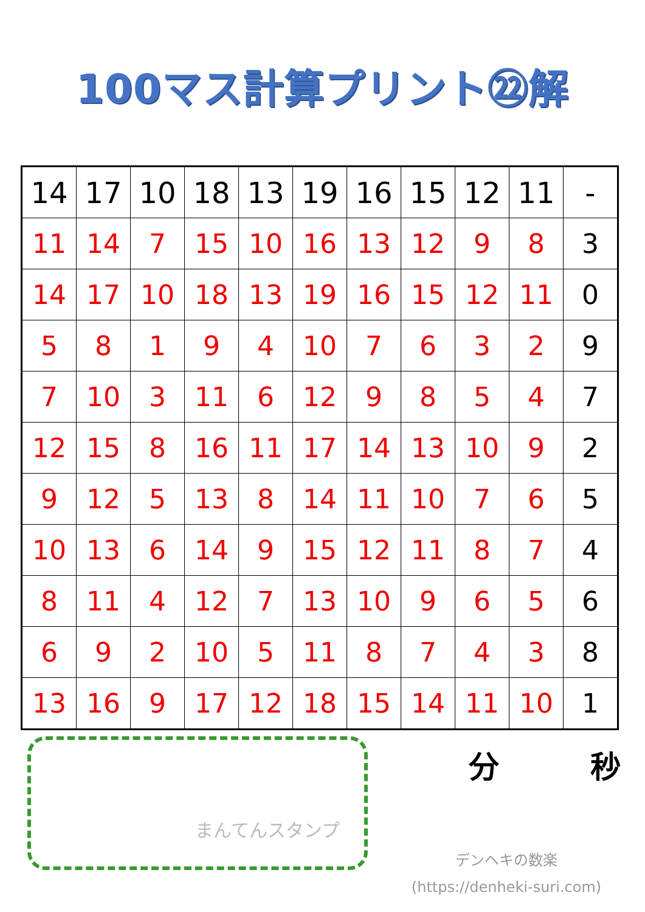100マス計算プリント㉒解
| 14 | 17 | 10 | 18 | 13 | 19 | 16 | 15 | 12 | 11 | - |
| 11 | 14 | 7 | 15 | 10 | 16 | 13 | 12 | 9 | 8 | 3 |
| 14 | 17 | 10 | 18 | 13 | 19 | 16 | 15 | 12 | 11 | 0 |
| 5 | 8 | 1 | 9 | 4 | 10 | 7 | 6 | 3 | 2 | 9 |
| 7 | 10 | 3 | 11 | 6 | 12 | 9 | 8 | 5 | 4 | 7 |
| 12 | 15 | 8 | 16 | 11 | 17 | 14 | 13 | 10 | 9 | 2 |
| 9 | 12 | 5 | 13 | 8 | 14 | 11 | 10 | 7 | 6 | 5 |
| 10 | 13 | 6 | 14 | 9 | 15 | 12 | 11 | 8 | 7 | 4 |
| 8 | 11 | 4 | 12 | 7 | 13 | 10 | 9 | 6 | 5 | 6 |
| 6 | 9 | 2 | 10 | 5 | 11 | 8 | 7 | 4 | 3 | 8 |
| 13 | 16 | 9 | 17 | 12 | 18 | 15 | 14 | 11 | 10 | 1 |
まんてんスタンプ
分 秒
デンヘキの数楽
(https://denheki-suri.com)